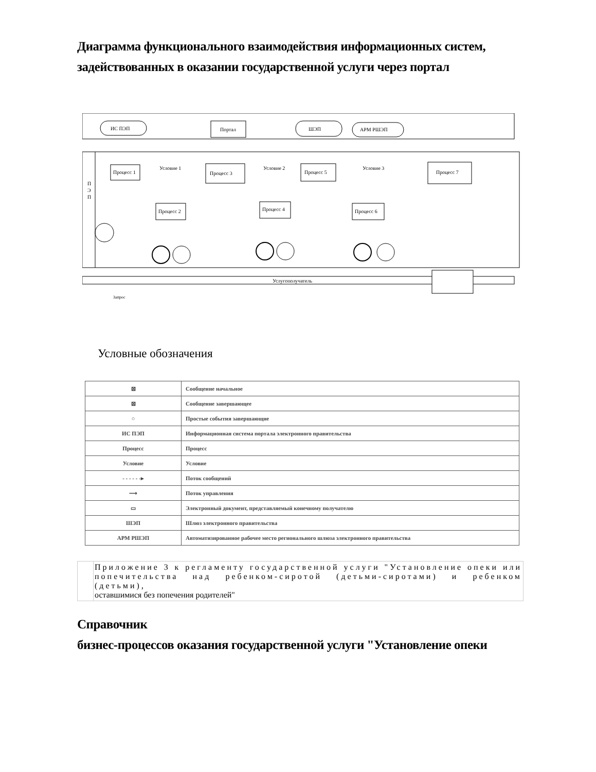Диаграмма функционального взаимодействия информационных систем, задействованных в оказании государственной услуги через портал
ИС ПЭП
Портал
ШЭП
АРМ РШЭП
П
Э
П
Процесс 1
Процесс 3
Процесс 5
Процесс 7
Процесс 2
Процесс 4
Процесс 6
Условие 1
Условие 2
Условие 3
Услугополучатель
Запрос
Условные обозначения
| ⊠ | Сообщение начальное |
| ⊠ | Сообщение завершающее |
| ○ | Простые события завершающие |
| ИС ПЭП | Информационная система портала электронного правительства |
| Процесс | Процесс |
| Условие | Условие |
| - - - - - -▸ | Поток сообщений |
| ⟶ | Поток управления |
| ▭ | Электронный документ, представляемый конечному получателю |
| ШЭП | Шлюз электронного правительства |
| АРМ РШЭП | Автоматизированное рабочее место регионального шлюза электронного правительства |
| | Приложение 3 к регламенту государственной услуги "Установление опеки или попечительства над ребенком-сиротой (детьми-сиротами) и ребенком (детьми), оставшимися без попечения родителей" |
Справочник
бизнес-процессов оказания государственной услуги "Установление опеки